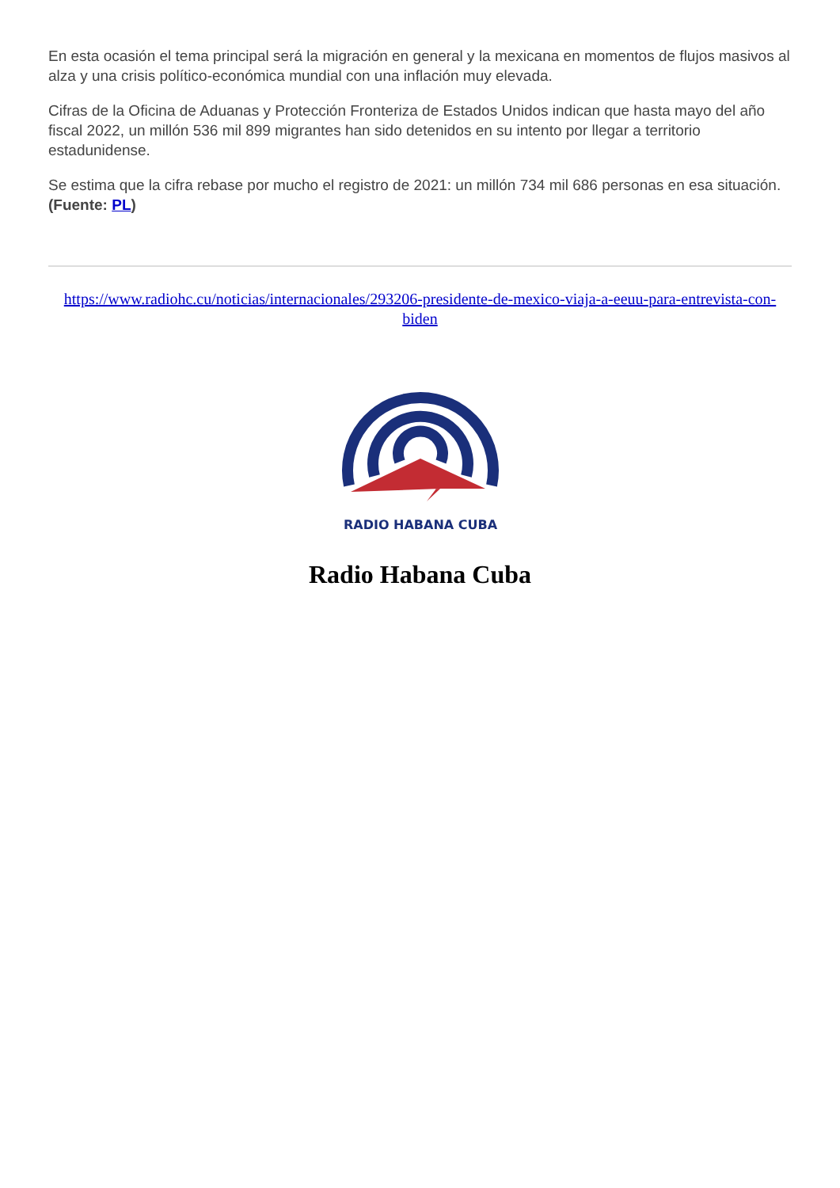En esta ocasión el tema principal será la migración en general y la mexicana en momentos de flujos masivos al alza y una crisis político-económica mundial con una inflación muy elevada.
Cifras de la Oficina de Aduanas y Protección Fronteriza de Estados Unidos indican que hasta mayo del año fiscal 2022, un millón 536 mil 899 migrantes han sido detenidos en su intento por llegar a territorio estadunidense.
Se estima que la cifra rebase por mucho el registro de 2021: un millón 734 mil 686 personas en esa situación. (Fuente: PL)
https://www.radiohc.cu/noticias/internacionales/293206-presidente-de-mexico-viaja-a-eeuu-para-entrevista-con-biden
RADIO HABANA CUBA
Radio Habana Cuba